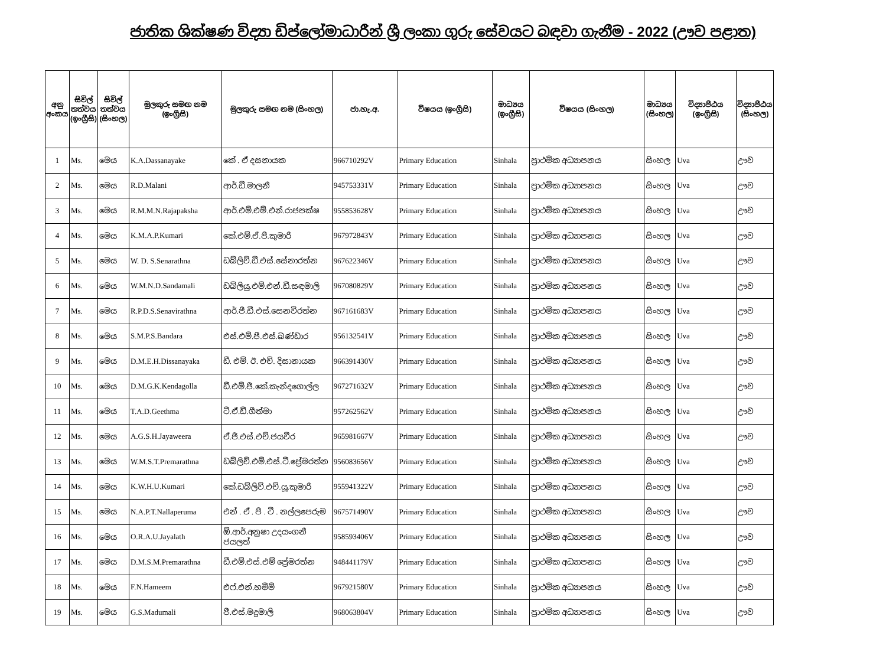ජාතික ශික්ෂණ විද්‍යා ඩිප්ලෝමාධාරීන් ශ්‍රී ලංකා ගුරු සේවයට බඳවා ගැනීම - 2022 (ඌව පළාත)
| අනු අංකය | සිවිල් තත්වය (ඉංග්‍රීසි) | සිවිල් තත්වය (සිංහල) | මුලකුරු සමඟ නම (ඉංග්‍රීසි) | මුලකුරු සමඟ නම (සිංහල) | ජා.හැ.අ. | විෂයය (ඉංග්‍රීසි) | මාධ්‍යය (ඉංග්‍රීසි) | විෂයය (සිංහල) | මාධ්‍යය (සිංහල) | විද්‍යාපීඨය (ඉංග්‍රීසි) | විද්‍යාපීඨය (සිංහල) |
| --- | --- | --- | --- | --- | --- | --- | --- | --- | --- | --- | --- |
| 1 | Ms. | මෙය | K.A.Dassanayake | කේ . ඒ දසනායක | 966710292V | Primary Education | Sinhala | ප්‍රාථමික අධ්‍යාපනය | සිංහල | Uva | ඌව |
| 2 | Ms. | මෙය | R.D.Malani | ආර්.ඩී.මාලනී | 945753331V | Primary Education | Sinhala | ප්‍රාථමික අධ්‍යාපනය | සිංහල | Uva | ඌව |
| 3 | Ms. | මෙය | R.M.M.N.Rajapaksha | ආර්.එම්.එම්.එන්.රාජපක්ෂ | 955853628V | Primary Education | Sinhala | ප්‍රාථමික අධ්‍යාපනය | සිංහල | Uva | ඌව |
| 4 | Ms. | මෙය | K.M.A.P.Kumari | කේ.එම්.ඒ.පී.කුමාරි | 967972843V | Primary Education | Sinhala | ප්‍රාථමික අධ්‍යාපනය | සිංහල | Uva | ඌව |
| 5 | Ms. | මෙය | W. D. S.Senarathna | ඩබ්ලිව්.ඩී.එස්.සේනාරත්න | 967622346V | Primary Education | Sinhala | ප්‍රාථමික අධ්‍යාපනය | සිංහල | Uva | ඌව |
| 6 | Ms. | මෙය | W.M.N.D.Sandamali | ඩබ්ලියු.එම්.එන්.ඩී.සඳමාලි | 967080829V | Primary Education | Sinhala | ප්‍රාථමික අධ්‍යාපනය | සිංහල | Uva | ඌව |
| 7 | Ms. | මෙය | R.P.D.S.Senavirathna | ආර්.පී.ඩී.එස්.සෙනවිරත්න | 967161683V | Primary Education | Sinhala | ප්‍රාථමික අධ්‍යාපනය | සිංහල | Uva | ඌව |
| 8 | Ms. | මෙය | S.M.P.S.Bandara | එස්.එම්.පී.එස්.බණ්ඩාර | 956132541V | Primary Education | Sinhala | ප්‍රාථමික අධ්‍යාපනය | සිංහල | Uva | ඌව |
| 9 | Ms. | මෙය | D.M.E.H.Dissanayaka | ඩී. එම්. ඊ. එච්. දිසානායක | 966391430V | Primary Education | Sinhala | ප්‍රාථමික අධ්‍යාපනය | සිංහල | Uva | ඌව |
| 10 | Ms. | මෙය | D.M.G.K.Kendagolla | ඩී.එම්.ජී.කේ.කැන්දගොල්ල | 967271632V | Primary Education | Sinhala | ප්‍රාථමික අධ්‍යාපනය | සිංහල | Uva | ඌව |
| 11 | Ms. | මෙය | T.A.D.Geethma | ටී.ඒ.ඩී.ගීත්මා | 957262562V | Primary Education | Sinhala | ප්‍රාථමික අධ්‍යාපනය | සිංහල | Uva | ඌව |
| 12 | Ms. | මෙය | A.G.S.H.Jayaweera | ඒ.ජී.එස්.එච්.ජයවීර | 965981667V | Primary Education | Sinhala | ප්‍රාථමික අධ්‍යාපනය | සිංහල | Uva | ඌව |
| 13 | Ms. | මෙය | W.M.S.T.Premarathna | ඩබ්ලිව්.එම්.එස්.ටී.ප්‍රේමරත්න | 956083656V | Primary Education | Sinhala | ප්‍රාථමික අධ්‍යාපනය | සිංහල | Uva | ඌව |
| 14 | Ms. | මෙය | K.W.H.U.Kumari | කේ.ඩබ්ලිව්.එච්.යූ.කුමාරි | 955941322V | Primary Education | Sinhala | ප්‍රාථමික අධ්‍යාපනය | සිංහල | Uva | ඌව |
| 15 | Ms. | මෙය | N.A.P.T.Nallaperuma | එන් . ඒ . පී . ටී . නල්ලපෙරුම | 967571490V | Primary Education | Sinhala | ප්‍රාථමික අධ්‍යාපනය | සිංහල | Uva | ඌව |
| 16 | Ms. | මෙය | O.R.A.U.Jayalath | ඕ.ආර්.අනුෂා උදයංගනී ජයලත් | 958593406V | Primary Education | Sinhala | ප්‍රාථමික අධ්‍යාපනය | සිංහල | Uva | ඌව |
| 17 | Ms. | මෙය | D.M.S.M.Premarathna | ඩී.එම්.එස්.එම් ප්‍රේමරත්න | 948441179V | Primary Education | Sinhala | ප්‍රාථමික අධ්‍යාපනය | සිංහල | Uva | ඌව |
| 18 | Ms. | මෙය | F.N.Hameem | එෆ්.එන්.හමීම් | 967921580V | Primary Education | Sinhala | ප්‍රාථමික අධ්‍යාපනය | සිංහල | Uva | ඌව |
| 19 | Ms. | මෙය | G.S.Madumali | ජී.එස්.මදුමාලි | 968063804V | Primary Education | Sinhala | ප්‍රාථමික අධ්‍යාපනය | සිංහල | Uva | ඌව |